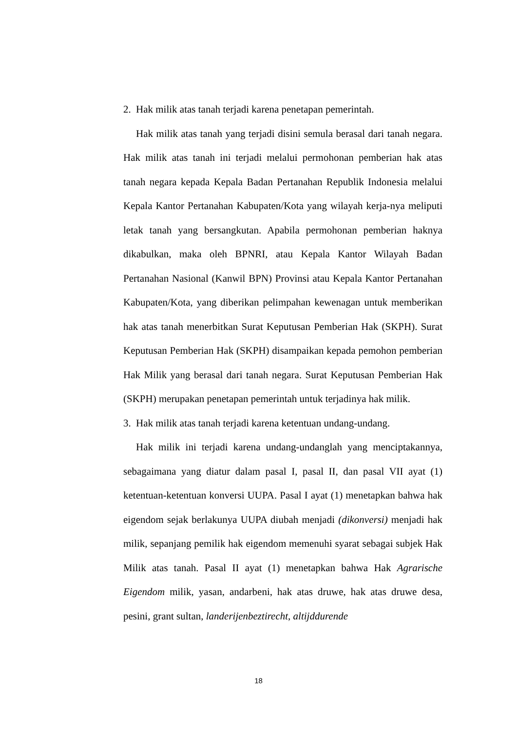2. Hak milik atas tanah terjadi karena penetapan pemerintah.
Hak milik atas tanah yang terjadi disini semula berasal dari tanah negara. Hak milik atas tanah ini terjadi melalui permohonan pemberian hak atas tanah negara kepada Kepala Badan Pertanahan Republik Indonesia melalui Kepala Kantor Pertanahan Kabupaten/Kota yang wilayah kerja-nya meliputi letak tanah yang bersangkutan. Apabila permohonan pemberian haknya dikabulkan, maka oleh BPNRI, atau Kepala Kantor Wilayah Badan Pertanahan Nasional (Kanwil BPN) Provinsi atau Kepala Kantor Pertanahan Kabupaten/Kota, yang diberikan pelimpahan kewenagan untuk memberikan hak atas tanah menerbitkan Surat Keputusan Pemberian Hak (SKPH). Surat Keputusan Pemberian Hak (SKPH) disampaikan kepada pemohon pemberian Hak Milik yang berasal dari tanah negara. Surat Keputusan Pemberian Hak (SKPH) merupakan penetapan pemerintah untuk terjadinya hak milik.
3. Hak milik atas tanah terjadi karena ketentuan undang-undang.
Hak milik ini terjadi karena undang-undanglah yang menciptakannya, sebagaimana yang diatur dalam pasal I, pasal II, dan pasal VII ayat (1) ketentuan-ketentuan konversi UUPA. Pasal I ayat (1) menetapkan bahwa hak eigendom sejak berlakunya UUPA diubah menjadi (dikonversi) menjadi hak milik, sepanjang pemilik hak eigendom memenuhi syarat sebagai subjek Hak Milik atas tanah. Pasal II ayat (1) menetapkan bahwa Hak Agrarische Eigendom milik, yasan, andarbeni, hak atas druwe, hak atas druwe desa, pesini, grant sultan, landerijenbeztirecht, altijddurende
18